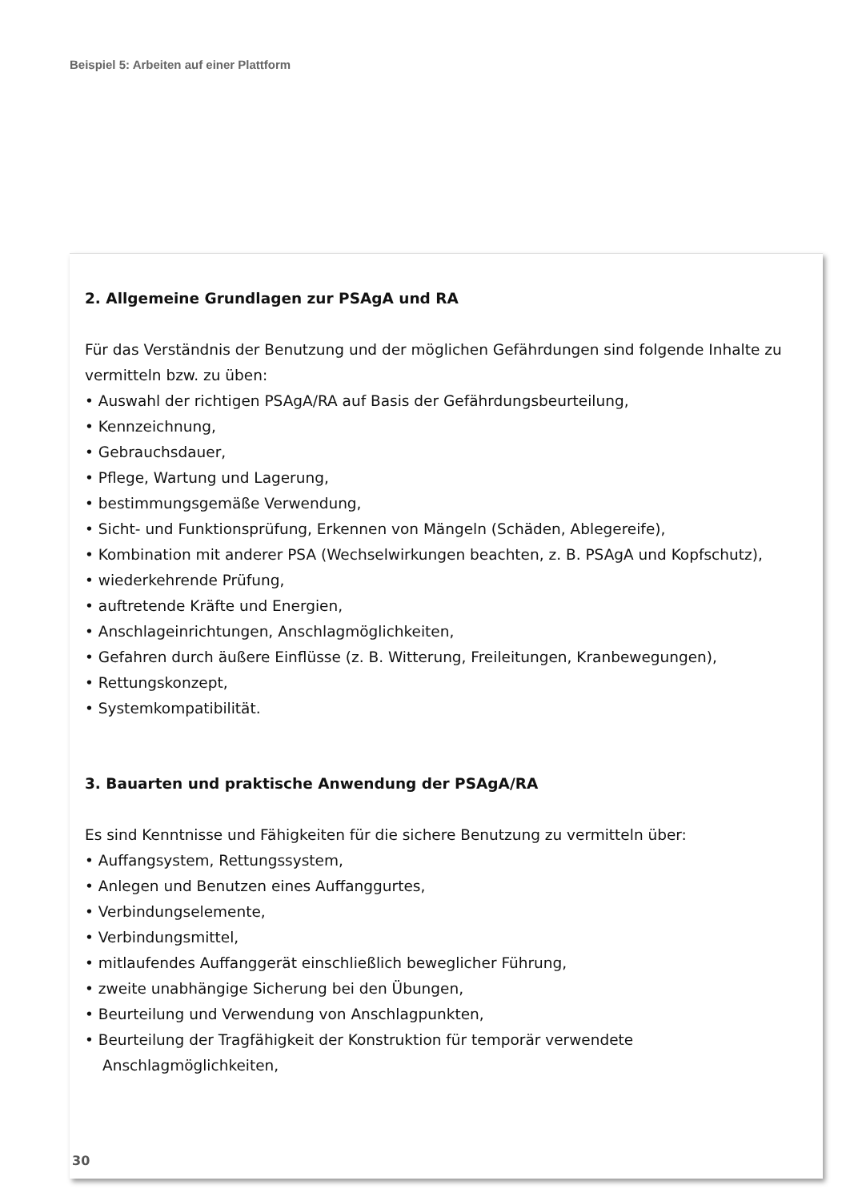Beispiel 5: Arbeiten auf einer Plattform
2. Allgemeine Grundlagen zur PSAgA und RA
Für das Verständnis der Benutzung und der möglichen Gefährdungen sind folgende Inhalte zu vermitteln bzw. zu üben:
• Auswahl der richtigen PSAgA/RA auf Basis der Gefährdungsbeurteilung,
• Kennzeichnung,
• Gebrauchsdauer,
• Pflege, Wartung und Lagerung,
• bestimmungsgemäße Verwendung,
• Sicht- und Funktionsprüfung, Erkennen von Mängeln (Schäden, Ablegereife),
• Kombination mit anderer PSA (Wechselwirkungen beachten, z. B. PSAgA und Kopfschutz),
• wiederkehrende Prüfung,
• auftretende Kräfte und Energien,
• Anschlageinrichtungen, Anschlagmöglichkeiten,
• Gefahren durch äußere Einflüsse (z. B. Witterung, Freileitungen, Kranbewegungen),
• Rettungskonzept,
• Systemkompatibilität.
3. Bauarten und praktische Anwendung der PSAgA/RA
Es sind Kenntnisse und Fähigkeiten für die sichere Benutzung zu vermitteln über:
• Auffangsystem, Rettungssystem,
• Anlegen und Benutzen eines Auffanggurtes,
• Verbindungselemente,
• Verbindungsmittel,
• mitlaufendes Auffanggerät einschließlich beweglicher Führung,
• zweite unabhängige Sicherung bei den Übungen,
• Beurteilung und Verwendung von Anschlagpunkten,
• Beurteilung der Tragfähigkeit der Konstruktion für temporär verwendete Anschlagmöglichkeiten,
30